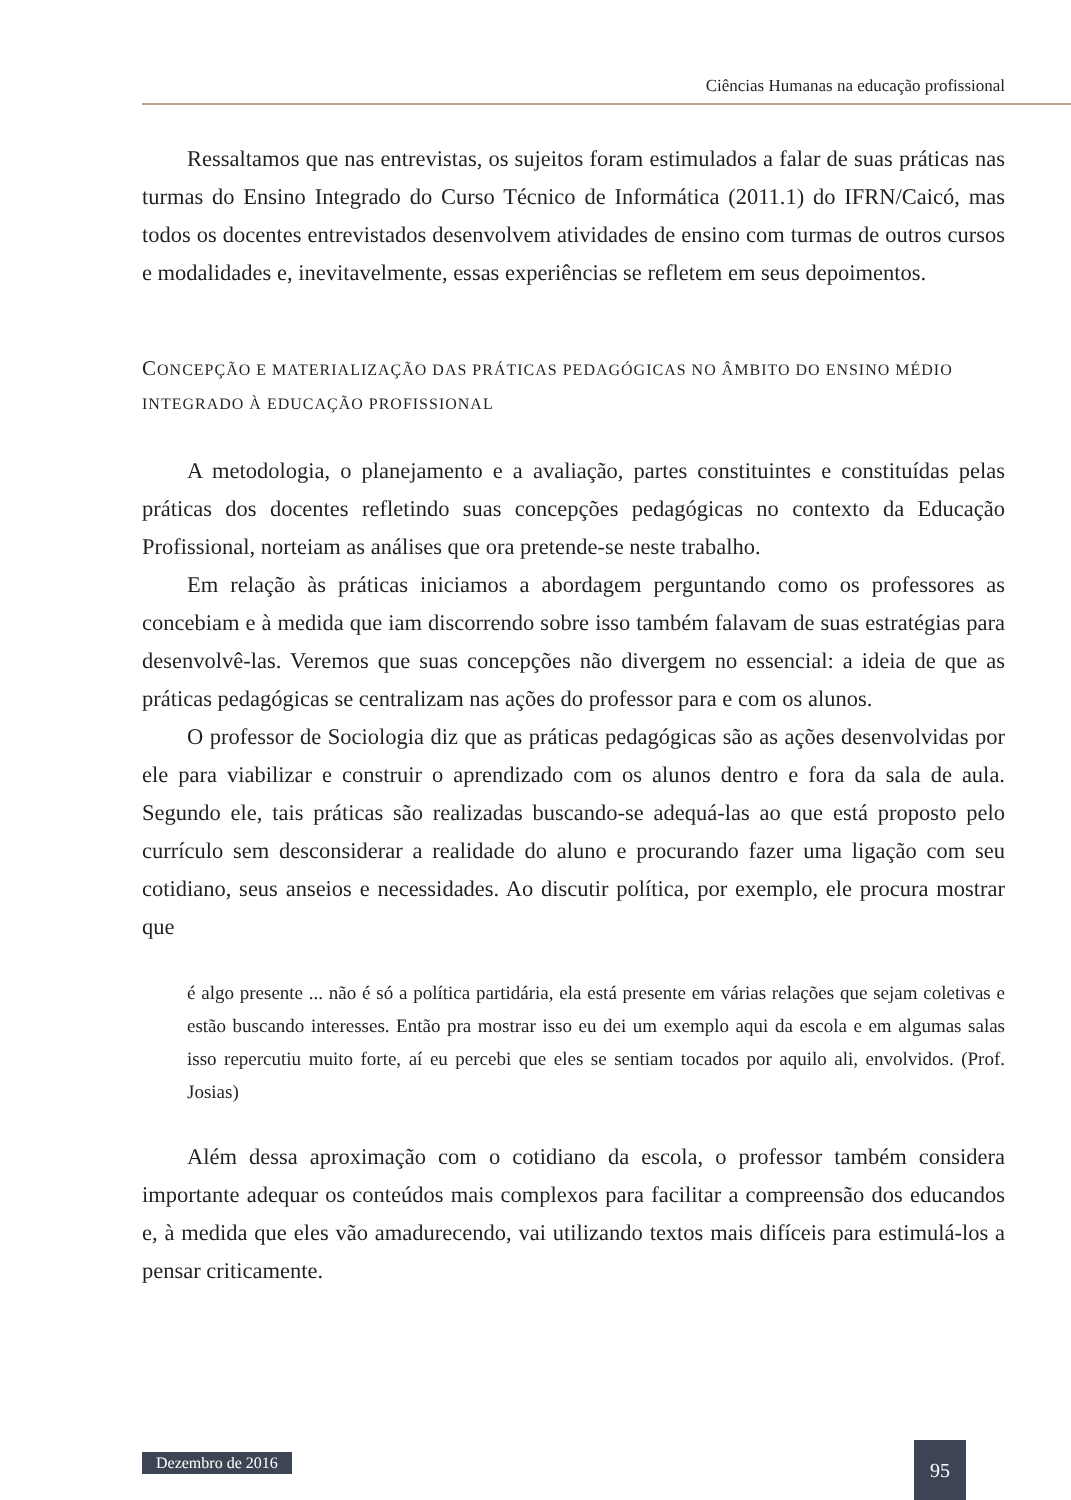Ciências Humanas na educação profissional
Ressaltamos que nas entrevistas, os sujeitos foram estimulados a falar de suas práticas nas turmas do Ensino Integrado do Curso Técnico de Informática (2011.1) do IFRN/Caicó, mas todos os docentes entrevistados desenvolvem atividades de ensino com turmas de outros cursos e modalidades e, inevitavelmente, essas experiências se refletem em seus depoimentos.
CONCEPÇÃO E MATERIALIZAÇÃO DAS PRÁTICAS PEDAGÓGICAS NO ÂMBITO DO ENSINO MÉDIO INTEGRADO À EDUCAÇÃO PROFISSIONAL
A metodologia, o planejamento e a avaliação, partes constituintes e constituídas pelas práticas dos docentes refletindo suas concepções pedagógicas no contexto da Educação Profissional, norteiam as análises que ora pretende-se neste trabalho.
Em relação às práticas iniciamos a abordagem perguntando como os professores as concebiam e à medida que iam discorrendo sobre isso também falavam de suas estratégias para desenvolvê-las. Veremos que suas concepções não divergem no essencial: a ideia de que as práticas pedagógicas se centralizam nas ações do professor para e com os alunos.
O professor de Sociologia diz que as práticas pedagógicas são as ações desenvolvidas por ele para viabilizar e construir o aprendizado com os alunos dentro e fora da sala de aula. Segundo ele, tais práticas são realizadas buscando-se adequá-las ao que está proposto pelo currículo sem desconsiderar a realidade do aluno e procurando fazer uma ligação com seu cotidiano, seus anseios e necessidades. Ao discutir política, por exemplo, ele procura mostrar que
é algo presente ... não é só a política partidária, ela está presente em várias relações que sejam coletivas e estão buscando interesses. Então pra mostrar isso eu dei um exemplo aqui da escola e em algumas salas isso repercutiu muito forte, aí eu percebi que eles se sentiam tocados por aquilo ali, envolvidos. (Prof. Josias)
Além dessa aproximação com o cotidiano da escola, o professor também considera importante adequar os conteúdos mais complexos para facilitar a compreensão dos educandos e, à medida que eles vão amadurecendo, vai utilizando textos mais difíceis para estimulá-los a pensar criticamente.
Dezembro de 2016 95